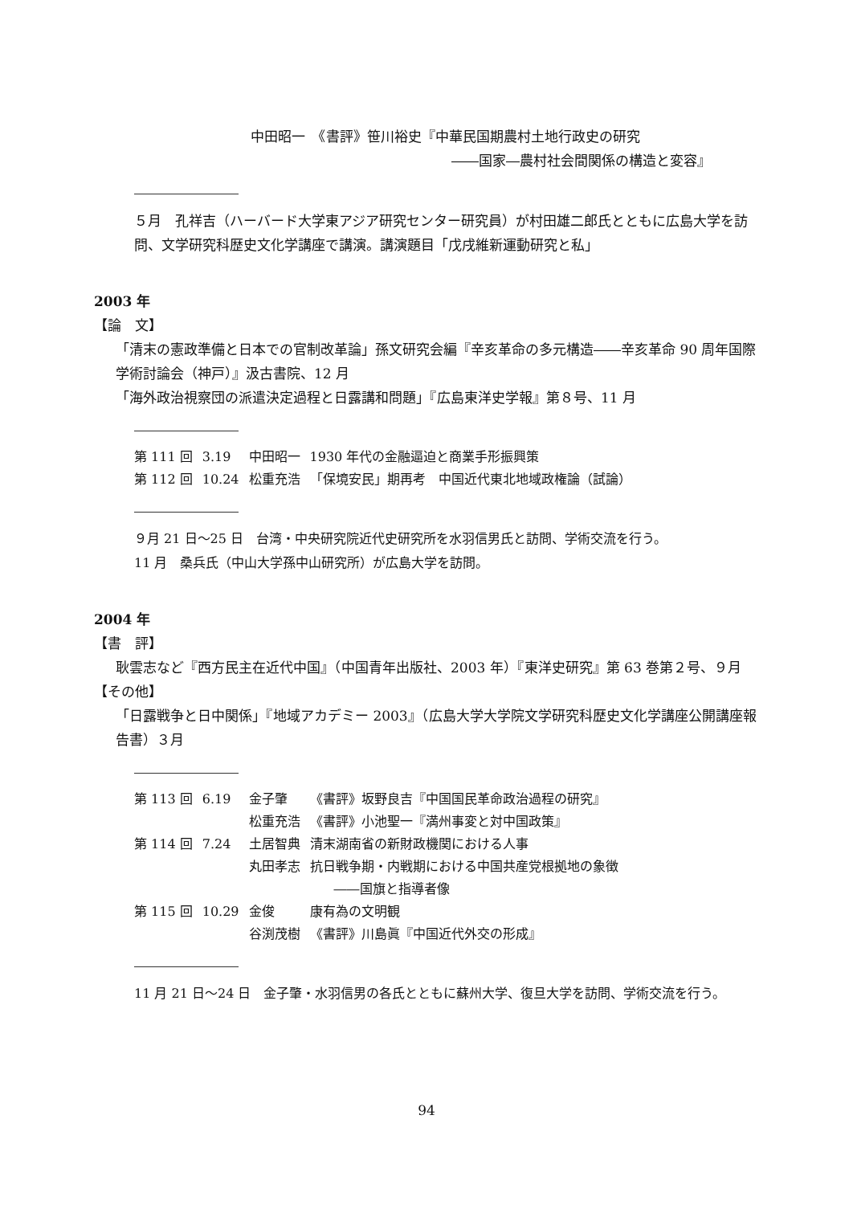中田昭一　《書評》笹川裕史『中華民国期農村土地行政史の研究
――国家―農村社会間関係の構造と変容』
５月　孔祥吉（ハーバード大学東アジア研究センター研究員）が村田雄二郎氏とともに広島大学を訪問、文学研究科歴史文化学講座で講演。講演題目「戊戌維新運動研究と私」
2003 年
【論　文】
「清末の憲政準備と日本での官制改革論」孫文研究会編『辛亥革命の多元構造――辛亥革命 90 周年国際学術討論会（神戸）』汲古書院、12 月
「海外政治視察団の派遣決定過程と日露講和問題」『広島東洋史学報』第８号、11 月
| 第 111 回 | 3.19 | 中田昭一 | 1930 年代の金融逼迫と商業手形振興策 |
| 第 112 回 | 10.24 | 松重充浩 | 「保境安民」期再考 中国近代東北地域政権論（試論） |
９月 21 日～25 日　台湾・中央研究院近代史研究所を水羽信男氏と訪問、学術交流を行う。
11 月　桑兵氏（中山大学孫中山研究所）が広島大学を訪問。
2004 年
【書　評】
耿雲志など『西方民主在近代中国』（中国青年出版社、2003 年）『東洋史研究』第 63 巻第２号、９月
【その他】
「日露戦争と日中関係」『地域アカデミー 2003』（広島大学大学院文学研究科歴史文化学講座公開講座報告書）３月
| 第 113 回 | 6.19 | 金子肇 | 《書評》坂野良吉『中国国民革命政治過程の研究』 |
| | | 松重充浩 | 《書評》小池聖一『満州事変と対中国政策』 |
| 第 114 回 | 7.24 | 土居智典 | 清末湖南省の新財政機関における人事 |
| | | 丸田孝志 | 抗日戦争期・内戦期における中国共産党根拠地の象徴 ――国旗と指導者像 |
| 第 115 回 | 10.29 | 金俊 | 康有為の文明観 |
| | | 谷渕茂樹 | 《書評》川島眞『中国近代外交の形成』 |
11 月 21 日～24 日　金子肇・水羽信男の各氏とともに蘇州大学、復旦大学を訪問、学術交流を行う。
94